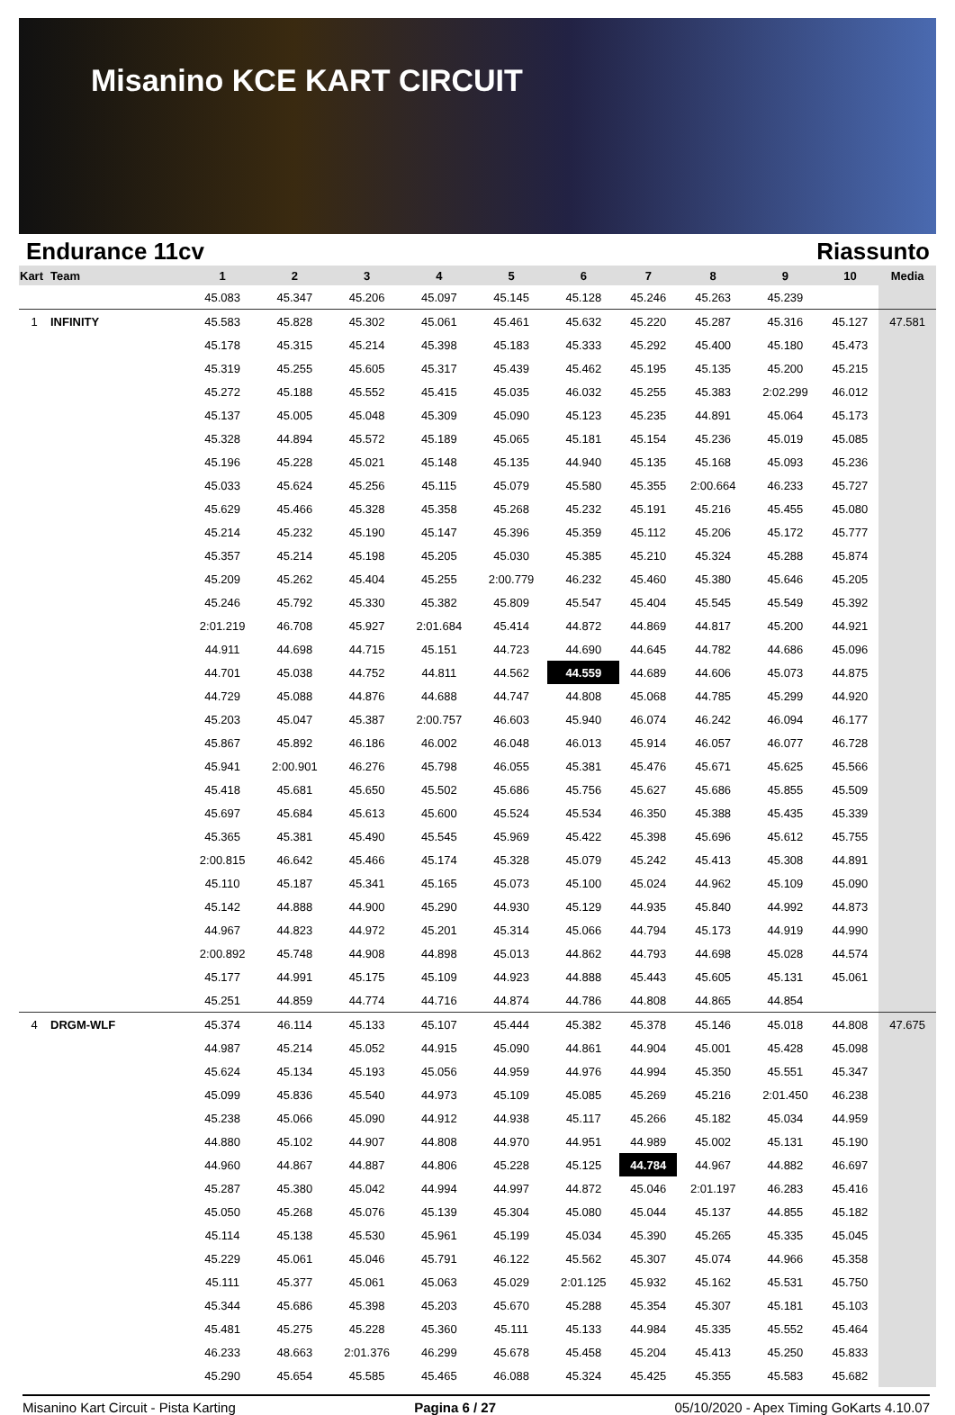Misanino KCE KART CIRCUIT
Endurance 11cv Riassunto
| Kart | Team | 1 | 2 | 3 | 4 | 5 | 6 | 7 | 8 | 9 | 10 | Media |
| --- | --- | --- | --- | --- | --- | --- | --- | --- | --- | --- | --- | --- |
| | | 45.083 | 45.347 | 45.206 | 45.097 | 45.145 | 45.128 | 45.246 | 45.263 | 45.239 | | |
| 1 | INFINITY | 45.583 | 45.828 | 45.302 | 45.061 | 45.461 | 45.632 | 45.220 | 45.287 | 45.316 | 45.127 | 47.581 |
| | | 45.178 | 45.315 | 45.214 | 45.398 | 45.183 | 45.333 | 45.292 | 45.400 | 45.180 | 45.473 | |
| | | 45.319 | 45.255 | 45.605 | 45.317 | 45.439 | 45.462 | 45.195 | 45.135 | 45.200 | 45.215 | |
| | | 45.272 | 45.188 | 45.552 | 45.415 | 45.035 | 46.032 | 45.255 | 45.383 | 2:02.299 | 46.012 | |
| | | 45.137 | 45.005 | 45.048 | 45.309 | 45.090 | 45.123 | 45.235 | 44.891 | 45.064 | 45.173 | |
| | | 45.328 | 44.894 | 45.572 | 45.189 | 45.065 | 45.181 | 45.154 | 45.236 | 45.019 | 45.085 | |
| | | 45.196 | 45.228 | 45.021 | 45.148 | 45.135 | 44.940 | 45.135 | 45.168 | 45.093 | 45.236 | |
| | | 45.033 | 45.624 | 45.256 | 45.115 | 45.079 | 45.580 | 45.355 | 2:00.664 | 46.233 | 45.727 | |
| | | 45.629 | 45.466 | 45.328 | 45.358 | 45.268 | 45.232 | 45.191 | 45.216 | 45.455 | 45.080 | |
| | | 45.214 | 45.232 | 45.190 | 45.147 | 45.396 | 45.359 | 45.112 | 45.206 | 45.172 | 45.777 | |
| | | 45.357 | 45.214 | 45.198 | 45.205 | 45.030 | 45.385 | 45.210 | 45.324 | 45.288 | 45.874 | |
| | | 45.209 | 45.262 | 45.404 | 45.255 | 2:00.779 | 46.232 | 45.460 | 45.380 | 45.646 | 45.205 | |
| | | 45.246 | 45.792 | 45.330 | 45.382 | 45.809 | 45.547 | 45.404 | 45.545 | 45.549 | 45.392 | |
| | | 2:01.219 | 46.708 | 45.927 | 2:01.684 | 45.414 | 44.872 | 44.869 | 44.817 | 45.200 | 44.921 | |
| | | 44.911 | 44.698 | 44.715 | 45.151 | 44.723 | 44.690 | 44.645 | 44.782 | 44.686 | 45.096 | |
| | | 44.701 | 45.038 | 44.752 | 44.811 | 44.562 | 44.559 | 44.689 | 44.606 | 45.073 | 44.875 | |
| | | 44.729 | 45.088 | 44.876 | 44.688 | 44.747 | 44.808 | 45.068 | 44.785 | 45.299 | 44.920 | |
| | | 45.203 | 45.047 | 45.387 | 2:00.757 | 46.603 | 45.940 | 46.074 | 46.242 | 46.094 | 46.177 | |
| | | 45.867 | 45.892 | 46.186 | 46.002 | 46.048 | 46.013 | 45.914 | 46.057 | 46.077 | 46.728 | |
| | | 45.941 | 2:00.901 | 46.276 | 45.798 | 46.055 | 45.381 | 45.476 | 45.671 | 45.625 | 45.566 | |
| | | 45.418 | 45.681 | 45.650 | 45.502 | 45.686 | 45.756 | 45.627 | 45.686 | 45.855 | 45.509 | |
| | | 45.697 | 45.684 | 45.613 | 45.600 | 45.524 | 45.534 | 46.350 | 45.388 | 45.435 | 45.339 | |
| | | 45.365 | 45.381 | 45.490 | 45.545 | 45.969 | 45.422 | 45.398 | 45.696 | 45.612 | 45.755 | |
| | | 2:00.815 | 46.642 | 45.466 | 45.174 | 45.328 | 45.079 | 45.242 | 45.413 | 45.308 | 44.891 | |
| | | 45.110 | 45.187 | 45.341 | 45.165 | 45.073 | 45.100 | 45.024 | 44.962 | 45.109 | 45.090 | |
| | | 45.142 | 44.888 | 44.900 | 45.290 | 44.930 | 45.129 | 44.935 | 45.840 | 44.992 | 44.873 | |
| | | 44.967 | 44.823 | 44.972 | 45.201 | 45.314 | 45.066 | 44.794 | 45.173 | 44.919 | 44.990 | |
| | | 2:00.892 | 45.748 | 44.908 | 44.898 | 45.013 | 44.862 | 44.793 | 44.698 | 45.028 | 44.574 | |
| | | 45.177 | 44.991 | 45.175 | 45.109 | 44.923 | 44.888 | 45.443 | 45.605 | 45.131 | 45.061 | |
| | | 45.251 | 44.859 | 44.774 | 44.716 | 44.874 | 44.786 | 44.808 | 44.865 | 44.854 | | |
| 4 | DRGM-WLF | 45.374 | 46.114 | 45.133 | 45.107 | 45.444 | 45.382 | 45.378 | 45.146 | 45.018 | 44.808 | 47.675 |
| | | 44.987 | 45.214 | 45.052 | 44.915 | 45.090 | 44.861 | 44.904 | 45.001 | 45.428 | 45.098 | |
| | | 45.624 | 45.134 | 45.193 | 45.056 | 44.959 | 44.976 | 44.994 | 45.350 | 45.551 | 45.347 | |
| | | 45.099 | 45.836 | 45.540 | 44.973 | 45.109 | 45.085 | 45.269 | 45.216 | 2:01.450 | 46.238 | |
| | | 45.238 | 45.066 | 45.090 | 44.912 | 44.938 | 45.117 | 45.266 | 45.182 | 45.034 | 44.959 | |
| | | 44.880 | 45.102 | 44.907 | 44.808 | 44.970 | 44.951 | 44.989 | 45.002 | 45.131 | 45.190 | |
| | | 44.960 | 44.867 | 44.887 | 44.806 | 45.228 | 45.125 | 44.784 | 44.967 | 44.882 | 46.697 | |
| | | 45.287 | 45.380 | 45.042 | 44.994 | 44.997 | 44.872 | 45.046 | 2:01.197 | 46.283 | 45.416 | |
| | | 45.050 | 45.268 | 45.076 | 45.139 | 45.304 | 45.080 | 45.044 | 45.137 | 44.855 | 45.182 | |
| | | 45.114 | 45.138 | 45.530 | 45.961 | 45.199 | 45.034 | 45.390 | 45.265 | 45.335 | 45.045 | |
| | | 45.229 | 45.061 | 45.046 | 45.791 | 46.122 | 45.562 | 45.307 | 45.074 | 44.966 | 45.358 | |
| | | 45.111 | 45.377 | 45.061 | 45.063 | 45.029 | 2:01.125 | 45.932 | 45.162 | 45.531 | 45.750 | |
| | | 45.344 | 45.686 | 45.398 | 45.203 | 45.670 | 45.288 | 45.354 | 45.307 | 45.181 | 45.103 | |
| | | 45.481 | 45.275 | 45.228 | 45.360 | 45.111 | 45.133 | 44.984 | 45.335 | 45.552 | 45.464 | |
| | | 46.233 | 48.663 | 2:01.376 | 46.299 | 45.678 | 45.458 | 45.204 | 45.413 | 45.250 | 45.833 | |
| | | 45.290 | 45.654 | 45.585 | 45.465 | 46.088 | 45.324 | 45.425 | 45.355 | 45.583 | 45.682 | |
Misanino Kart Circuit - Pista Karting Pagina 6 / 27 05/10/2020 - Apex Timing GoKarts 4.10.07